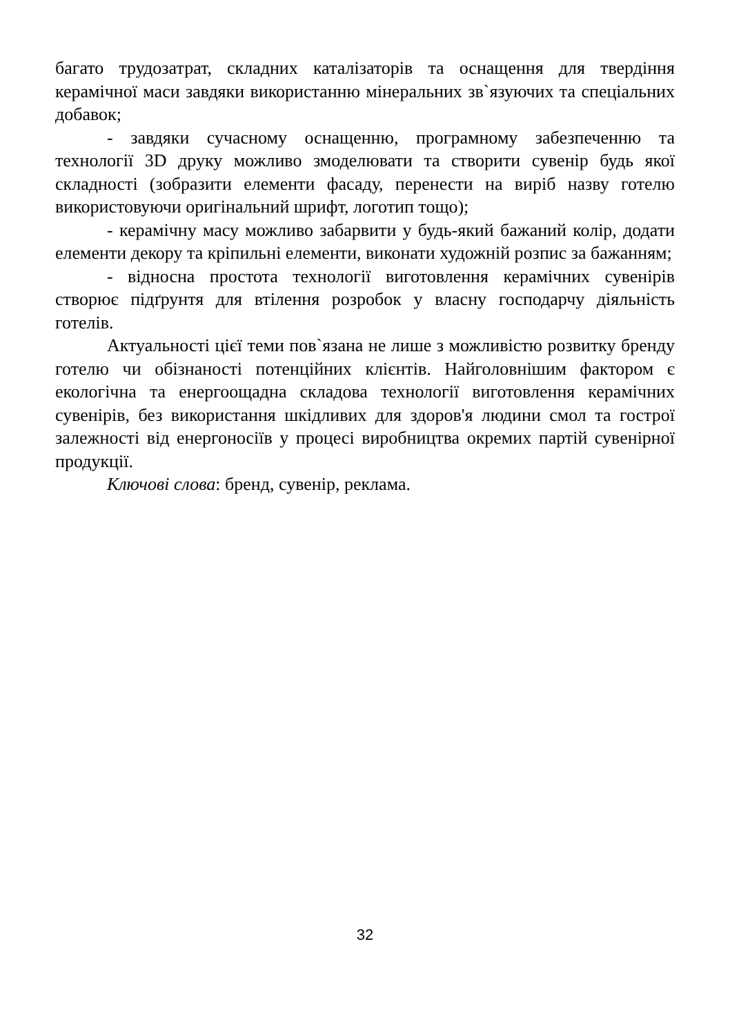багато трудозатрат, складних каталізаторів та оснащення для твердіння керамічної маси завдяки використанню мінеральних зв`язуючих та спеціальних добавок;
- завдяки сучасному оснащенню, програмному забезпеченню та технології 3D друку можливо змоделювати та створити сувенір будь якої складності (зобразити елементи фасаду, перенести на виріб назву готелю використовуючи оригінальний шрифт, логотип тощо);
- керамічну масу можливо забарвити у будь-який бажаний колір, додати елементи декору та кріпильні елементи, виконати художній розпис за бажанням;
- відносна простота технології виготовлення керамічних сувенірів створює підґрунтя для втілення розробок у власну господарчу діяльність готелів.
Актуальності цієї теми пов`язана не лише з можливістю розвитку бренду готелю чи обізнаності потенційних клієнтів. Найголовнішим фактором є екологічна та енергоощадна складова технології виготовлення керамічних сувенірів, без використання шкідливих для здоров'я людини смол та гострої залежності від енергоносіїв у процесі виробництва окремих партій сувенірної продукції.
Ключові слова: бренд, сувенір, реклама.
32